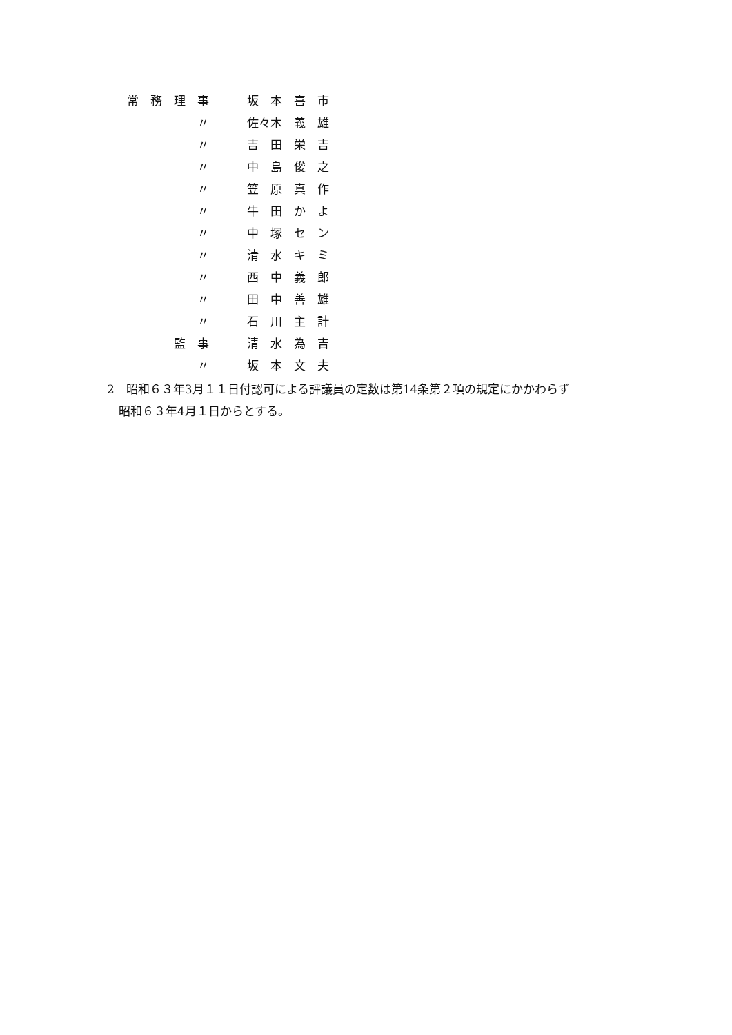| 常 務 理 事 | | 坂 本 喜 市 |
| 〃 | | 佐々木 義 雄 |
| 〃 | | 吉 田 栄 吉 |
| 〃 | | 中 島 俊 之 |
| 〃 | | 笠 原 真 作 |
| 〃 | | 牛 田 か よ |
| 〃 | | 中 塚 セ ン |
| 〃 | | 清 水 キ ミ |
| 〃 | | 西 中 義 郎 |
| 〃 | | 田 中 善 雄 |
| 〃 | | 石 川 主 計 |
| 監 事 | | 清 水 為 吉 |
| 〃 | | 坂 本 文 夫 |
2　昭和６３年3月１１日付認可による評議員の定数は第14条第２項の規定にかかわらず
　昭和６３年4月１日からとする。